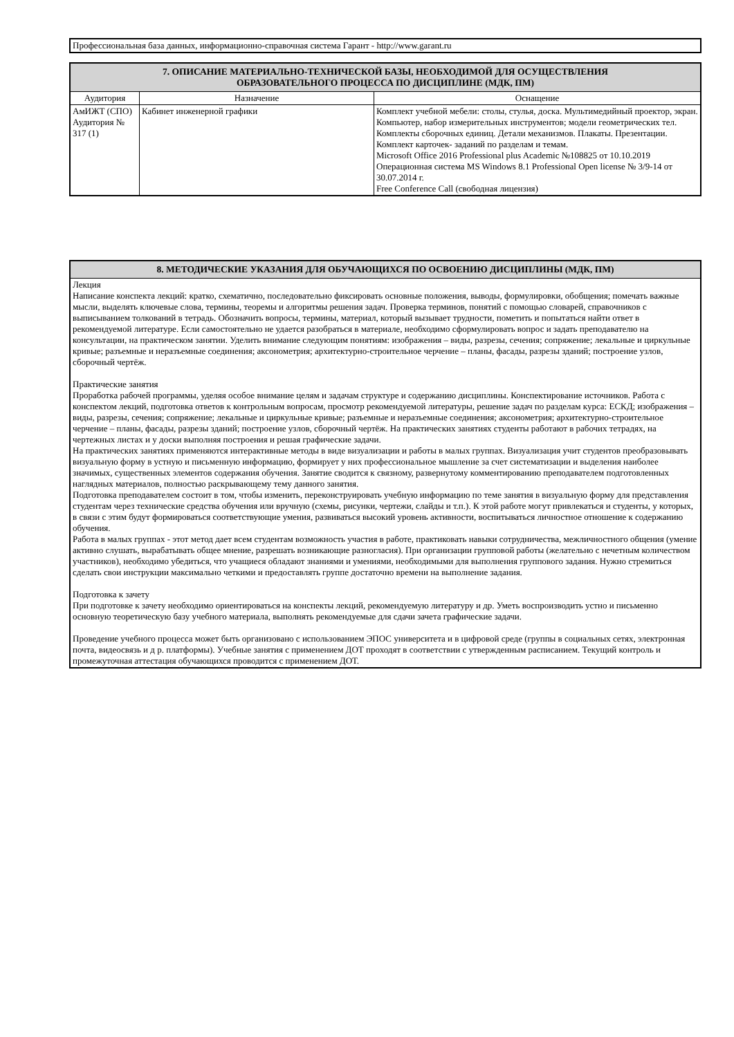Профессиональная база данных, информационно-справочная система Гарант - http://www.garant.ru
| 7. ОПИСАНИЕ МАТЕРИАЛЬНО-ТЕХНИЧЕСКОЙ БАЗЫ, НЕОБХОДИМОЙ ДЛЯ ОСУЩЕСТВЛЕНИЯ ОБРАЗОВАТЕЛЬНОГО ПРОЦЕССА ПО ДИСЦИПЛИНЕ (МДК, ПМ) | | |
| Аудитория | Назначение | Оснащение |
| АмИЖТ (СПО) Аудитория № 317 (1) | Кабинет инженерной графики | Комплект учебной мебели: столы, стулья, доска. Мультимедийный проектор, экран. Компьютер, набор измерительных инструментов; модели геометрических тел. Комплекты сборочных единиц. Детали механизмов. Плакаты. Презентации. Комплект карточек- заданий по разделам и темам. Microsoft Office 2016 Professional plus Academic №108825 от 10.10.2019 Операционная система MS Windows 8.1 Professional Open license № 3/9-14 от 30.07.2014 г. Free Conference Call (свободная лицензия) |
| 8. МЕТОДИЧЕСКИЕ УКАЗАНИЯ ДЛЯ ОБУЧАЮЩИХСЯ ПО ОСВОЕНИЮ ДИСЦИПЛИНЫ (МДК, ПМ) |
| Лекция Написание конспекта лекций: кратко, схематично, последовательно фиксировать основные положения, выводы, формулировки, обобщения; помечать важные мысли, выделять ключевые слова, термины, теоремы и алгоритмы решения задач. Проверка терминов, понятий с помощью словарей, справочников с выписыванием толкований в тетрадь. Обозначить вопросы, термины, материал, который вызывает трудности, пометить и попытаться найти ответ в рекомендуемой литературе. Если самостоятельно не удается разобраться в материале, необходимо сформулировать вопрос и задать преподавателю на консультации, на практическом занятии. Уделить внимание следующим понятиям: изображения – виды, разрезы, сечения; сопряжение; лекальные и циркульные кривые; разъемные и неразъемные соединения; аксонометрия; архитектурно-строительное черчение – планы, фасады, разрезы зданий; построение узлов, сборочный чертёж. Практические занятия Проработка рабочей программы, уделяя особое внимание целям и задачам структуре и содержанию дисциплины. Конспектирование источников. Работа с конспектом лекций, подготовка ответов к контрольным вопросам, просмотр рекомендуемой литературы, решение задач по разделам курса: ЕСКД; изображения – виды, разрезы, сечения; сопряжение; лекальные и циркульные кривые; разъемные и неразъемные соединения; аксонометрия; архитектурно-строительное черчение – планы, фасады, разрезы зданий; построение узлов, сборочный чертёж. На практических занятиях студенты работают в рабочих тетрадях, на чертежных листах и у доски выполняя построения и решая графические задачи. На практических занятиях применяются интерактивные методы в виде визуализации и работы в малых группах. Визуализация учит студентов преобразовывать визуальную форму в устную и письменную информацию, формирует у них профессиональное мышление за счет систематизации и выделения наиболее значимых, существенных элементов содержания обучения. Занятие сводится к связному, развернутому комментированию преподавателем подготовленных наглядных материалов, полностью раскрывающему тему данного занятия. Подготовка преподавателем состоит в том, чтобы изменить, переконструировать учебную информацию по теме занятия в визуальную форму для представления студентам через технические средства обучения или вручную (схемы, рисунки, чертежи, слайды и т.п.). К этой работе могут привлекаться и студенты, у которых, в связи с этим будут формироваться соответствующие умения, развиваться высокий уровень активности, воспитываться личностное отношение к содержанию обучения. Работа в малых группах - этот метод дает всем студентам возможность участия в работе, практиковать навыки сотрудничества, межличностного общения (умение активно слушать, вырабатывать общее мнение, разрешать возникающие разногласия). При организации групповой работы (желательно с нечетным количеством участников), необходимо убедиться, что учащиеся обладают знаниями и умениями, необходимыми для выполнения группового задания. Нужно стремиться сделать свои инструкции максимально четкими и предоставлять группе достаточно времени на выполнение задания. Подготовка к зачету При подготовке к зачету необходимо ориентироваться на конспекты лекций, рекомендуемую литературу и др. Уметь воспроизводить устно и письменно основную теоретическую базу учебного материала, выполнять рекомендуемые для сдачи зачета графические задачи. Проведение учебного процесса может быть организовано с использованием ЭПОС университета и в цифровой среде (группы в социальных сетях, электронная почта, видеосвязь и д р. платформы). Учебные занятия с применением ДОТ проходят в соответствии с утвержденным расписанием. Текущий контроль и промежуточная аттестация обучающихся проводится с применением ДОТ. |